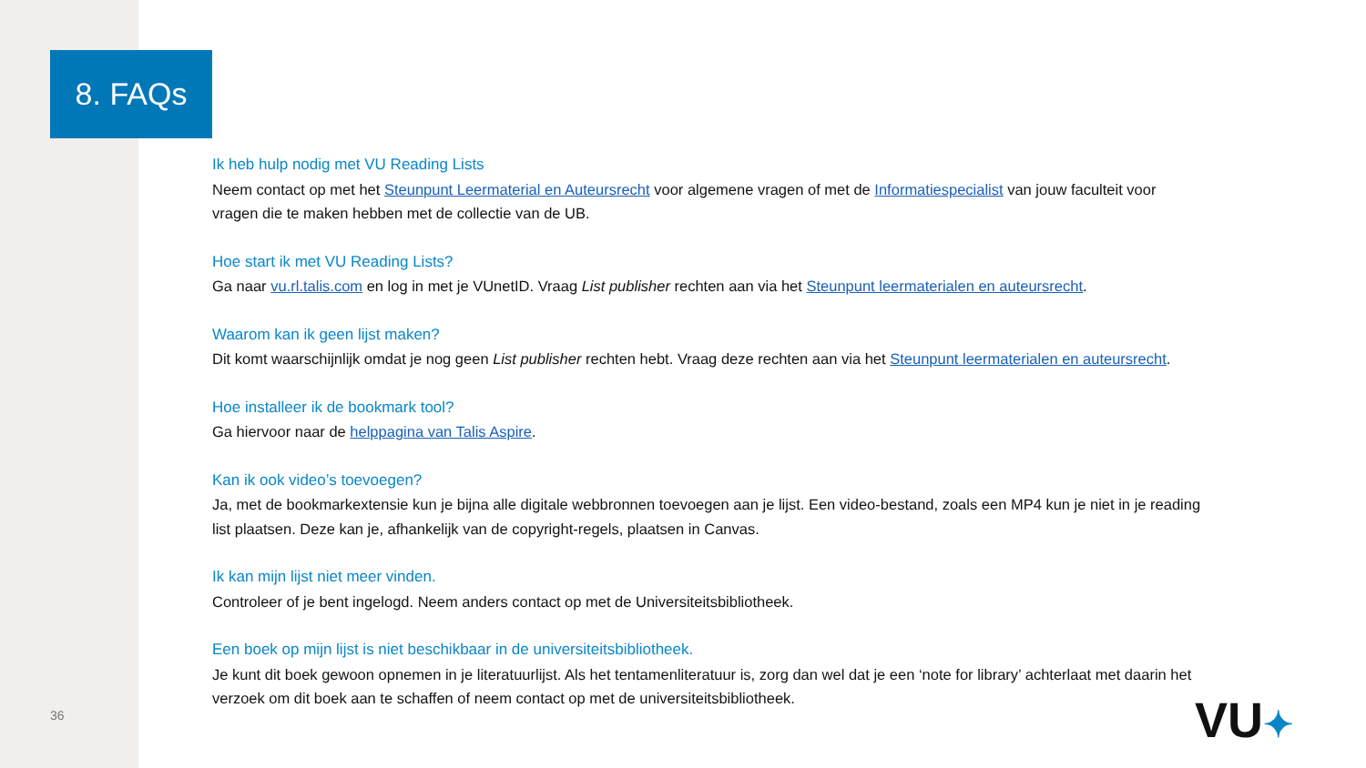8. FAQs
Ik heb hulp nodig met VU Reading Lists
Neem contact op met het Steunpunt Leermaterial en Auteursrecht voor algemene vragen of met de Informatiespecialist van jouw faculteit voor vragen die te maken hebben met de collectie van de UB.
Hoe start ik met VU Reading Lists?
Ga naar vu.rl.talis.com en log in met je VUnetID. Vraag List publisher rechten aan via het Steunpunt leermaterialen en auteursrecht.
Waarom kan ik geen lijst maken?
Dit komt waarschijnlijk omdat je nog geen List publisher rechten hebt. Vraag deze rechten aan via het Steunpunt leermaterialen en auteursrecht.
Hoe installeer ik de bookmark tool?
Ga hiervoor naar de helppagina van Talis Aspire.
Kan ik ook video’s toevoegen?
Ja, met de bookmarkextensie kun je bijna alle digitale webbronnen toevoegen aan je lijst. Een video-bestand, zoals een MP4 kun je niet in je reading list plaatsen. Deze kan je, afhankelijk van de copyright-regels, plaatsen in Canvas.
Ik kan mijn lijst niet meer vinden.
Controleer of je bent ingelogd. Neem anders contact op met de Universiteitsbibliotheek.
Een boek op mijn lijst is niet beschikbaar in de universiteitsbibliotheek.
Je kunt dit boek gewoon opnemen in je literatuurlijst. Als het tentamenliteratuur is, zorg dan wel dat je een ‘note for library’ achterlaat met daarin het verzoek om dit boek aan te schaffen of neem contact op met de universiteitsbibliotheek.
36 VU✦